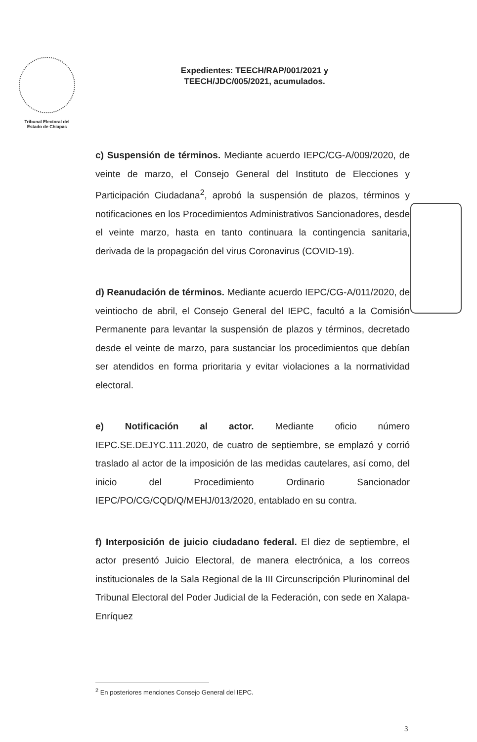Tribunal Electoral del
Estado de Chiapas
Expedientes: TEECH/RAP/001/2021 y
TEECH/JDC/005/2021, acumulados.
c) Suspensión de términos. Mediante acuerdo IEPC/CG-A/009/2020, de veinte de marzo, el Consejo General del Instituto de Elecciones y Participación Ciudadana<sup>2</sup>, aprobó la suspensión de plazos, términos y notificaciones en los Procedimientos Administrativos Sancionadores, desde el veinte marzo, hasta en tanto continuara la contingencia sanitaria, derivada de la propagación del virus Coronavirus (COVID-19).
d) Reanudación de términos. Mediante acuerdo IEPC/CG-A/011/2020, de veintiocho de abril, el Consejo General del IEPC, facultó a la Comisión Permanente para levantar la suspensión de plazos y términos, decretado desde el veinte de marzo, para sustanciar los procedimientos que debían ser atendidos en forma prioritaria y evitar violaciones a la normatividad electoral.
e) Notificación al actor. Mediante oficio número IEPC.SE.DEJYC.111.2020, de cuatro de septiembre, se emplazó y corrió traslado al actor de la imposición de las medidas cautelares, así como, del inicio del Procedimiento Ordinario Sancionador IEPC/PO/CG/CQD/Q/MEHJ/013/2020, entablado en su contra.
f) Interposición de juicio ciudadano federal. El diez de septiembre, el actor presentó Juicio Electoral, de manera electrónica, a los correos institucionales de la Sala Regional de la III Circunscripción Plurinominal del Tribunal Electoral del Poder Judicial de la Federación, con sede en Xalapa-Enríquez
<sup>2</sup> En posteriores menciones Consejo General del IEPC.
3